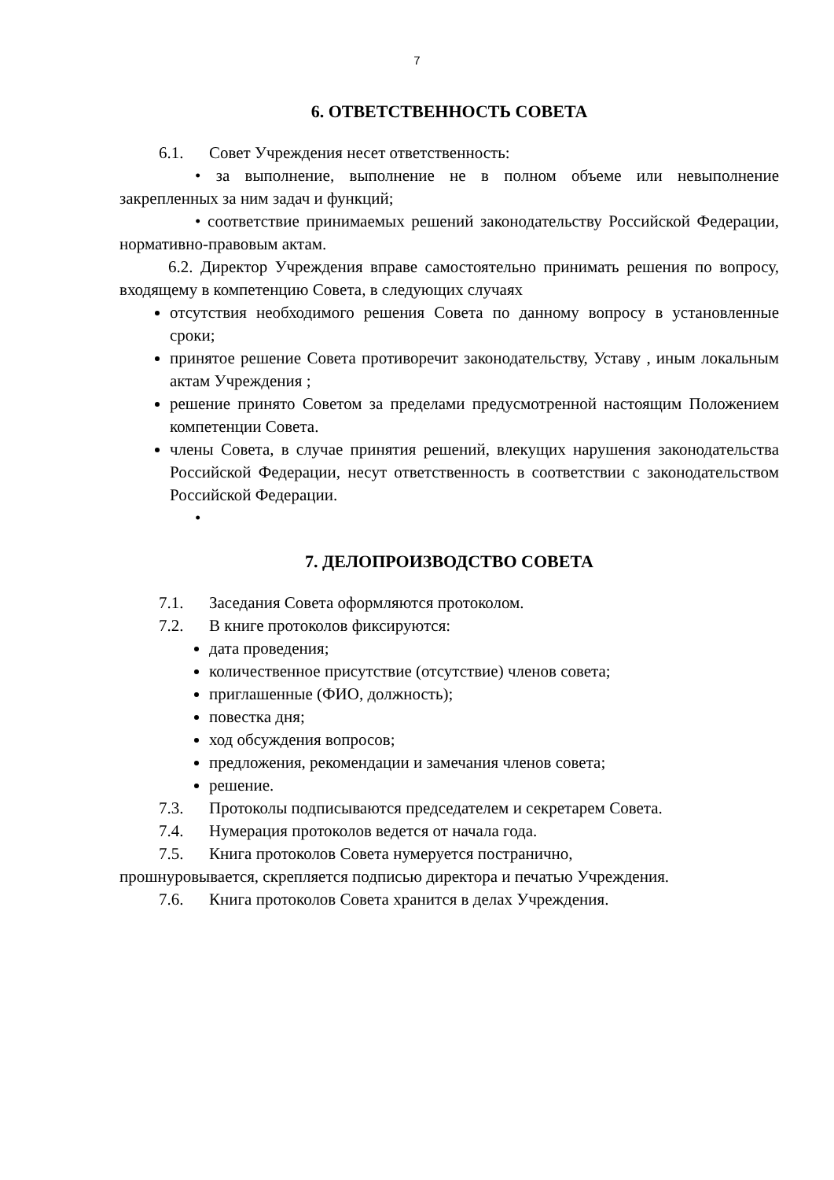7
6. ОТВЕТСТВЕННОСТЬ СОВЕТА
6.1. Совет Учреждения несет ответственность:
• за выполнение, выполнение не в полном объеме или невыполнение закрепленных за ним задач и функций;
• соответствие принимаемых решений законодательству Российской Федерации, нормативно-правовым актам.
6.2. Директор Учреждения вправе самостоятельно принимать решения по вопросу, входящему в компетенцию Совета, в следующих случаях
отсутствия необходимого решения Совета по данному вопросу в установленные сроки;
принятое решение Совета противоречит законодательству, Уставу , иным локальным актам Учреждения ;
решение принято Советом за пределами предусмотренной настоящим Положением компетенции Совета.
члены Совета, в случае принятия решений, влекущих нарушения законодательства Российской Федерации, несут ответственность в соответствии с законодательством Российской Федерации.
•
7. ДЕЛОПРОИЗВОДСТВО СОВЕТА
7.1. Заседания Совета оформляются протоколом.
7.2. В книге протоколов фиксируются:
дата проведения;
количественное присутствие (отсутствие) членов совета;
приглашенные (ФИО, должность);
повестка дня;
ход обсуждения вопросов;
предложения, рекомендации и замечания членов совета;
решение.
7.3. Протоколы подписываются председателем и секретарем Совета.
7.4. Нумерация протоколов ведется от начала года.
7.5. Книга протоколов Совета нумеруется постранично,
прошнуровывается, скрепляется подписью директора и печатью Учреждения.
7.6. Книга протоколов Совета хранится в делах Учреждения.